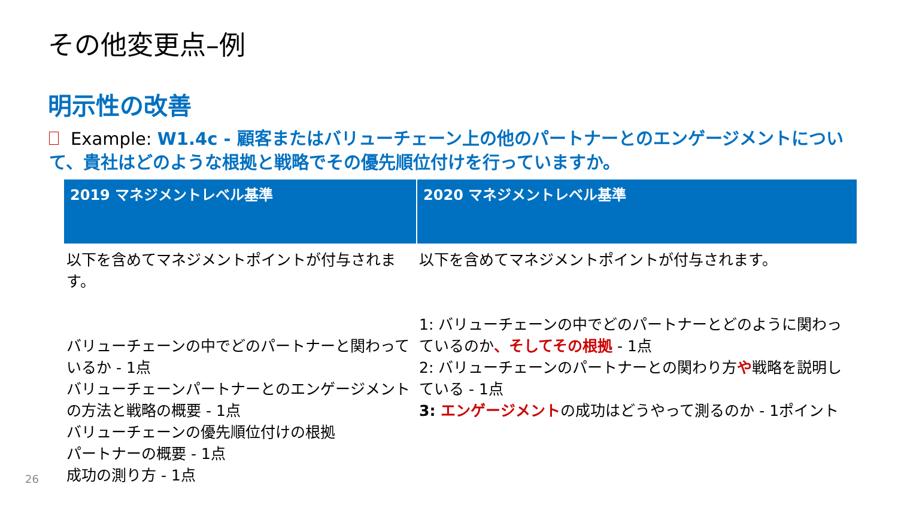その他変更点–例
明示性の改善
Example: W1.4c - 顧客またはバリューチェーン上の他のパートナーとのエンゲージメントについて、貴社はどのような根拠と戦略でその優先順位付けを行っていますか。
| 2019 マネジメントレベル基準 | 2020 マネジメントレベル基準 |
| --- | --- |
| 以下を含めてマネジメントポイントが付与されます。 バリューチェーンの中でどのパートナーと関わっているか - 1点 バリューチェーンパートナーとのエンゲージメントの方法と戦略の概要 - 1点 バリューチェーンの優先順位付けの根拠 パートナーの概要 - 1点 成功の測り方 - 1点 | 以下を含めてマネジメントポイントが付与されます。 1: バリューチェーンの中でどのパートナーとどのように関わっているのか 、そしてその根拠 - 1点 2: バリューチェーンのパートナーとの関わり方 や 戦略を説明している - 1点 3: エンゲージメント の成功はどうやって測るのか - 1ポイント |
26